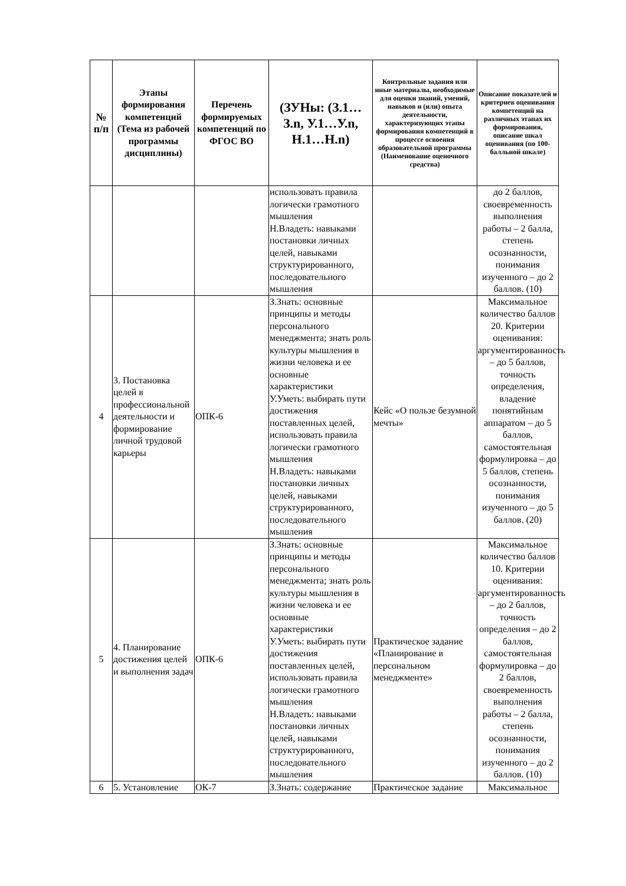| № п/п | Этапы формирования компетенций (Тема из рабочей программы дисциплины) | Перечень формируемых компетенций по ФГОС ВО | (ЗУНы: (З.1…З.n, У.1…У.n, Н.1…Н.n) | Контрольные задания или иные материалы, необходимые для оценки знаний, умений, навыков и (или) опыта деятельности, характеризующих этапы формирования компетенций в процессе освоения образовательной программы (Наименование оценочного средства) | Описание показателей и критериев оценивания компетенций на различных этапах их формирования, описание шкал оценивания (по 100-балльной шкале) |
| --- | --- | --- | --- | --- | --- |
| | | | использовать правила логически грамотного мышления Н.Владеть: навыками постановки личных целей, навыками структурированного, последовательного мышления | | до 2 баллов, своевременность выполнения работы – 2 балла, степень осознанности, понимания изученного – до 2 баллов. (10) |
| 4 | 3. Постановка целей в профессиональной деятельности и формирование личной трудовой карьеры | ОПК-6 | З.Знать: основные принципы и методы персонального менеджмента; знать роль культуры мышления в жизни человека и ее основные характеристики У.Уметь: выбирать пути достижения поставленных целей, использовать правила логически грамотного мышления Н.Владеть: навыками постановки личных целей, навыками структурированного, последовательного мышления | Кейс «О пользе безумной мечты» | Максимальное количество баллов 20. Критерии оценивания: аргументированность – до 5 баллов, точность определения, владение понятийным аппаратом – до 5 баллов, самостоятельная формулировка – до 5 баллов, степень осознанности, понимания изученного – до 5 баллов. (20) |
| 5 | 4. Планирование достижения целей и выполнения задач | ОПК-6 | З.Знать: основные принципы и методы персонального менеджмента; знать роль культуры мышления в жизни человека и ее основные характеристики У.Уметь: выбирать пути достижения поставленных целей, использовать правила логически грамотного мышления Н.Владеть: навыками постановки личных целей, навыками структурированного, последовательного мышления | Практическое задание «Планирование в персональном менеджменте» | Максимальное количество баллов 10. Критерии оценивания: аргументированность – до 2 баллов, точность определения – до 2 баллов, самостоятельная формулировка – до 2 баллов, своевременность выполнения работы – 2 балла, степень осознанности, понимания изученного – до 2 баллов. (10) |
| 6 | 5. Установление | ОК-7 | З.Знать: содержание | Практическое задание | Максимальное |